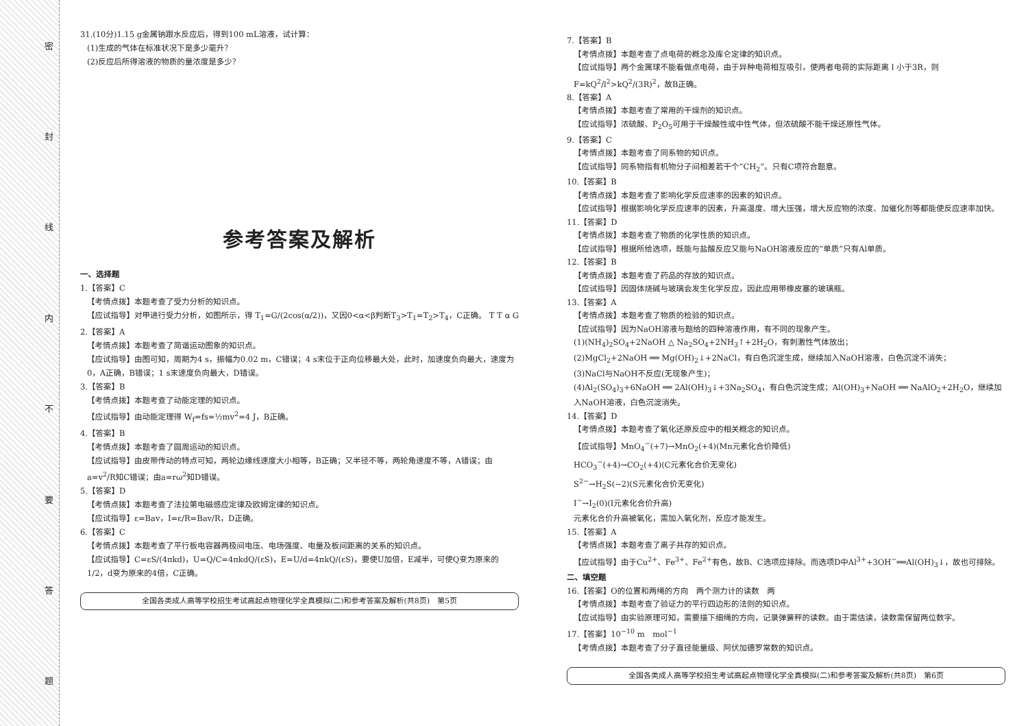密封线内不要答题
31.(10分)1.15 g金属钠跟水反应后，得到100 mL溶液，试计算：
(1)生成的气体在标准状况下是多少毫升？
(2)反应后所得溶液的物质的量浓度是多少？
参考答案及解析
一、选择题
1.【答案】C
【考情点拨】本题考查了受力分析的知识点。
【应试指导】对甲进行受力分析，如图所示，得 T<sub>1</sub>=G/(2cos(α/2))，又因0<α<β判断T<sub>3</sub>>T<sub>1</sub>=T<sub>2</sub>>T<sub>4</sub>，C正确。 T T α G
2.【答案】A
【考情点拨】本题考查了简谐运动图象的知识点。
【应试指导】由图可知，周期为4 s，振幅为0.02 m，C错误；4 s末位于正向位移最大处，此时，加速度负向最大，速度为0，A正确，B错误；1 s末速度负向最大，D错误。
3.【答案】B
【考情点拨】本题考查了动能定理的知识点。
【应试指导】由动能定理得 W<sub>f</sub>=fs=½mv<sup>2</sup>=4 J，B正确。
4.【答案】B
【考情点拨】本题考查了圆周运动的知识点。
【应试指导】由皮带传动的特点可知，两轮边缘线速度大小相等，B正确；又半径不等，两轮角速度不等，A错误；由a=v<sup>2</sup>/R知C错误；由a=rω<sup>2</sup>知D错误。
5.【答案】D
【考情点拨】本题考查了法拉第电磁感应定律及欧姆定律的知识点。
【应试指导】ε=Bav，I=ε/R=Bav/R，D正确。
6.【答案】C
【考情点拨】本题考查了平行板电容器两极间电压、电场强度、电量及板间距离的关系的知识点。
【应试指导】C=εS/(4πkd)，U=Q/C=4πkdQ/(εS)，E=U/d=4πkQ/(εS)，要使U加倍，E减半，可使Q变为原来的1/2，d变为原来的4倍，C正确。
全国各类成人高等学校招生考试高起点物理化学全真模拟(二)和参考答案及解析(共8页)　第5页
7.【答案】B
【考情点拨】本题考查了点电荷的概念及库仑定律的知识点。
【应试指导】两个金属球不能看做点电荷，由于异种电荷相互吸引，使两者电荷的实际距离 l 小于3R，则 F=kQ<sup>2</sup>/l<sup>2</sup>>kQ<sup>2</sup>/(3R)<sup>2</sup>，故B正确。
8.【答案】A
【考情点拨】本题考查了常用的干燥剂的知识点。
【应试指导】浓硫酸、P<sub>2</sub>O<sub>5</sub>可用于干燥酸性或中性气体，但浓硫酸不能干燥还原性气体。
9.【答案】C
【考情点拨】本题考查了同系物的知识点。
【应试指导】同系物指有机物分子间相差若干个“CH<sub>2</sub>”。只有C项符合题意。
10.【答案】B
【考情点拨】本题考查了影响化学反应速率的因素的知识点。
【应试指导】根据影响化学反应速率的因素，升高温度、增大压强，增大反应物的浓度、加催化剂等都能使反应速率加快。
11.【答案】D
【考情点拨】本题考查了物质的化学性质的知识点。
【应试指导】根据所给选项，既能与盐酸反应又能与NaOH溶液反应的“单质”只有Al单质。
12.【答案】B
【考情点拨】本题考查了药品的存放的知识点。
【应试指导】因固体烧碱与玻璃会发生化学反应，因此应用带橡皮塞的玻璃瓶。
13.【答案】A
【考情点拨】本题考查了物质的检验的知识点。
【应试指导】因为NaOH溶液与题给的四种溶液作用，有不同的现象产生。
(1)(NH<sub>4</sub>)<sub>2</sub>SO<sub>4</sub>+2NaOH △ Na<sub>2</sub>SO<sub>4</sub>+2NH<sub>3</sub>↑+2H<sub>2</sub>O，有刺激性气体放出；
(2)MgCl<sub>2</sub>+2NaOH ══ Mg(OH)<sub>2</sub>↓+2NaCl，有白色沉淀生成，继续加入NaOH溶液，白色沉淀不消失；
(3)NaCl与NaOH不反应(无现象产生)；
(4)Al<sub>2</sub>(SO<sub>4</sub>)<sub>3</sub>+6NaOH ══ 2Al(OH)<sub>3</sub>↓+3Na<sub>2</sub>SO<sub>4</sub>，有白色沉淀生成；Al(OH)<sub>3</sub>+NaOH ══ NaAlO<sub>2</sub>+2H<sub>2</sub>O，继续加入NaOH溶液，白色沉淀消失。
14.【答案】D
【考情点拨】本题考查了氧化还原反应中的相关概念的知识点。
【应试指导】MnO<sub>4</sub><sup>−</sup>(+7)→MnO<sub>2</sub>(+4)(Mn元素化合价降低)
HCO<sub>3</sub><sup>−</sup>(+4)→CO<sub>2</sub>(+4)(C元素化合价无变化)
S<sup>2−</sup>→H<sub>2</sub>S(−2)(S元素化合价无变化)
I<sup>−</sup>→I<sub>2</sub>(0)(I元素化合价升高)
元素化合价升高被氧化，需加入氧化剂，反应才能发生。
15.【答案】A
【考情点拨】本题考查了离子共存的知识点。
【应试指导】由于Cu<sup>2+</sup>、Fe<sup>3+</sup>、Fe<sup>2+</sup>有色，故B、C选项应排除。而选项D中Al<sup>3+</sup>+3OH<sup>−</sup>══Al(OH)<sub>3</sub>↓，故也可排除。
二、填空题
16.【答案】O的位置和两绳的方向　两个测力计的读数　两
【考情点拨】本题考查了验证力的平行四边形的法则的知识点。
【应试指导】由实验原理可知，需要描下细绳的方向，记录弹簧秤的读数。由于需估读，读数需保留两位数字。
17.【答案】10<sup>−10</sup> m　mol<sup>−1</sup>
【考情点拨】本题考查了分子直径能量级、阿伏加德罗常数的知识点。
全国各类成人高等学校招生考试高起点物理化学全真模拟(二)和参考答案及解析(共8页)　第6页